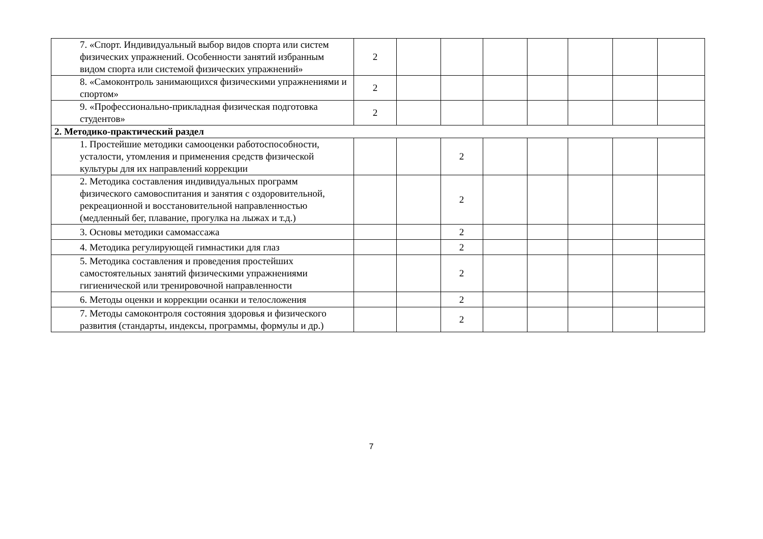| 7. «Спорт. Индивидуальный выбор видов спорта или систем физических упражнений. Особенности занятий избранным видом спорта или системой физических упражнений» | 2 | | | | | | | |
| 8. «Самоконтроль занимающихся физическими упражнениями и спортом» | 2 | | | | | | | |
| 9. «Профессионально-прикладная физическая подготовка студентов» | 2 | | | | | | | |
| 2. Методико-практический раздел | | | | | | | | |
| 1. Простейшие методики самооценки работоспособности, усталости, утомления и применения средств физической культуры для их направлений коррекции | | | 2 | | | | | |
| 2. Методика составления индивидуальных программ физического самовоспитания и занятия с оздоровительной, рекреационной и восстановительной направленностью (медленный бег, плавание, прогулка на лыжах и т.д.) | | | 2 | | | | | |
| 3. Основы методики самомассажа | | | 2 | | | | | |
| 4. Методика регулирующей гимнастики для глаз | | | 2 | | | | | |
| 5. Методика составления и проведения простейших самостоятельных занятий физическими упражнениями гигиенической или тренировочной направленности | | | 2 | | | | | |
| 6. Методы оценки и коррекции осанки и телосложения | | | 2 | | | | | |
| 7. Методы самоконтроля состояния здоровья и физического развития (стандарты, индексы, программы, формулы и др.) | | | 2 | | | | | |
7